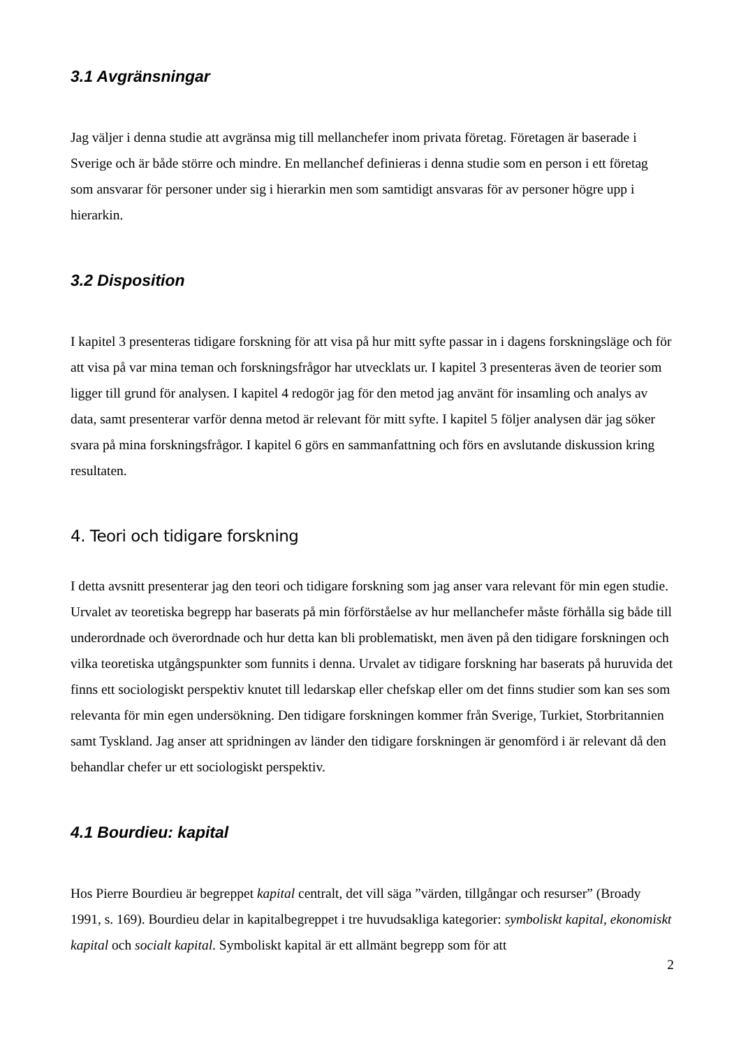3.1 Avgränsningar
Jag väljer i denna studie att avgränsa mig till mellanchefer inom privata företag. Företagen är baserade i Sverige och är både större och mindre. En mellanchef definieras i denna studie som en person i ett företag som ansvarar för personer under sig i hierarkin men som samtidigt ansvaras för av personer högre upp i hierarkin.
3.2 Disposition
I kapitel 3 presenteras tidigare forskning för att visa på hur mitt syfte passar in i dagens forskningsläge och för att visa på var mina teman och forskningsfrågor har utvecklats ur. I kapitel 3 presenteras även de teorier som ligger till grund för analysen. I kapitel 4 redogör jag för den metod jag använt för insamling och analys av data, samt presenterar varför denna metod är relevant för mitt syfte. I kapitel 5 följer analysen där jag söker svara på mina forskningsfrågor. I kapitel 6 görs en sammanfattning och förs en avslutande diskussion kring resultaten.
4. Teori och tidigare forskning
I detta avsnitt presenterar jag den teori och tidigare forskning som jag anser vara relevant för min egen studie. Urvalet av teoretiska begrepp har baserats på min förförståelse av hur mellanchefer måste förhålla sig både till underordnade och överordnade och hur detta kan bli problematiskt, men även på den tidigare forskningen och vilka teoretiska utgångspunkter som funnits i denna. Urvalet av tidigare forskning har baserats på huruvida det finns ett sociologiskt perspektiv knutet till ledarskap eller chefskap eller om det finns studier som kan ses som relevanta för min egen undersökning. Den tidigare forskningen kommer från Sverige, Turkiet, Storbritannien samt Tyskland. Jag anser att spridningen av länder den tidigare forskningen är genomförd i är relevant då den behandlar chefer ur ett sociologiskt perspektiv.
4.1 Bourdieu: kapital
Hos Pierre Bourdieu är begreppet kapital centralt, det vill säga ”värden, tillgångar och resurser” (Broady 1991, s. 169). Bourdieu delar in kapitalbegreppet i tre huvudsakliga kategorier: symboliskt kapital, ekonomiskt kapital och socialt kapital. Symboliskt kapital är ett allmänt begrepp som för att
2